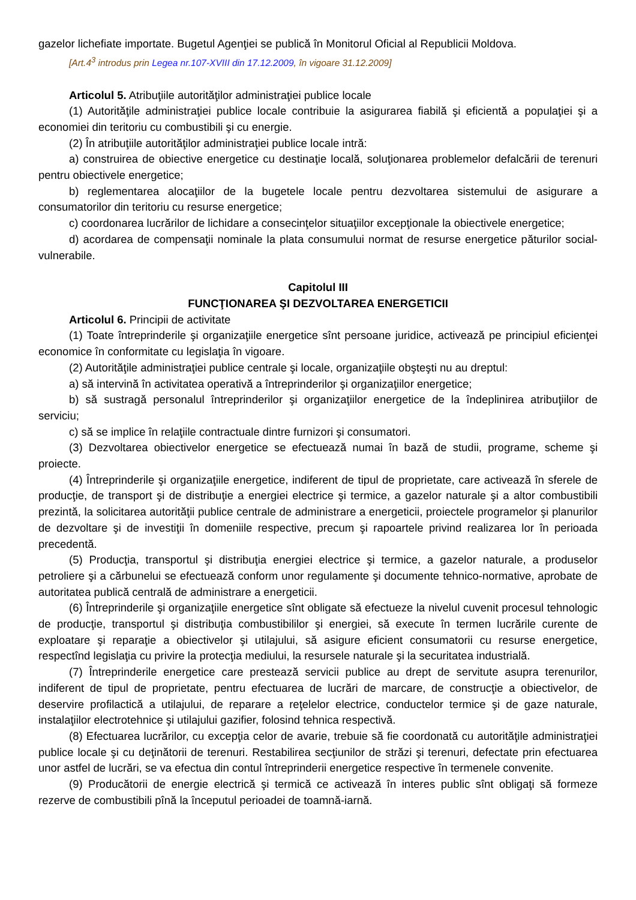gazelor lichefiate importate. Bugetul Agenţiei se publică în Monitorul Oficial al Republicii Moldova.
[Art.4<sup>3</sup> introdus prin Legea nr.107-XVIII din 17.12.2009, în vigoare 31.12.2009]
Articolul 5. Atribuţiile autorităţilor administraţiei publice locale
(1) Autorităţile administraţiei publice locale contribuie la asigurarea fiabilă şi eficientă a populaţiei şi a economiei din teritoriu cu combustibili şi cu energie.
(2) În atribuţiile autorităţilor administraţiei publice locale intră:
a) construirea de obiective energetice cu destinaţie locală, soluţionarea problemelor defalcării de terenuri pentru obiectivele energetice;
b) reglementarea alocaţiilor de la bugetele locale pentru dezvoltarea sistemului de asigurare a consumatorilor din teritoriu cu resurse energetice;
c) coordonarea lucrărilor de lichidare a consecinţelor situaţiilor excepţionale la obiectivele energetice;
d) acordarea de compensaţii nominale la plata consumului normat de resurse energetice păturilor social-vulnerabile.
Capitolul III
FUNCŢIONAREA ŞI DEZVOLTAREA ENERGETICII
Articolul 6. Principii de activitate
(1) Toate întreprinderile şi organizaţiile energetice sînt persoane juridice, activează pe principiul eficienţei economice în conformitate cu legislaţia în vigoare.
(2) Autorităţile administraţiei publice centrale şi locale, organizaţiile obşteşti nu au dreptul:
a) să intervină în activitatea operativă a întreprinderilor şi organizaţiilor energetice;
b) să sustragă personalul întreprinderilor şi organizaţiilor energetice de la îndeplinirea atribuţiilor de serviciu;
c) să se implice în relaţiile contractuale dintre furnizori şi consumatori.
(3) Dezvoltarea obiectivelor energetice se efectuează numai în bază de studii, programe, scheme şi proiecte.
(4) Întreprinderile şi organizaţiile energetice, indiferent de tipul de proprietate, care activează în sferele de producţie, de transport şi de distribuţie a energiei electrice şi termice, a gazelor naturale şi a altor combustibili prezintă, la solicitarea autorităţii publice centrale de administrare a energeticii, proiectele programelor şi planurilor de dezvoltare şi de investiţii în domeniile respective, precum şi rapoartele privind realizarea lor în perioada precedentă.
(5) Producţia, transportul şi distribuţia energiei electrice şi termice, a gazelor naturale, a produselor petroliere şi a cărbunelui se efectuează conform unor regulamente şi documente tehnico-normative, aprobate de autoritatea publică centrală de administrare a energeticii.
(6) Întreprinderile şi organizaţiile energetice sînt obligate să efectueze la nivelul cuvenit procesul tehnologic de producţie, transportul şi distribuţia combustibililor şi energiei, să execute în termen lucrările curente de exploatare şi reparaţie a obiectivelor şi utilajului, să asigure eficient consumatorii cu resurse energetice, respectînd legislaţia cu privire la protecţia mediului, la resursele naturale şi la securitatea industrială.
(7) Întreprinderile energetice care prestează servicii publice au drept de servitute asupra terenurilor, indiferent de tipul de proprietate, pentru efectuarea de lucrări de marcare, de construcţie a obiectivelor, de deservire profilactică a utilajului, de reparare a reţelelor electrice, conductelor termice şi de gaze naturale, instalaţiilor electrotehnice şi utilajului gazifier, folosind tehnica respectivă.
(8) Efectuarea lucrărilor, cu excepţia celor de avarie, trebuie să fie coordonată cu autorităţile administraţiei publice locale şi cu deţinătorii de terenuri. Restabilirea secţiunilor de străzi şi terenuri, defectate prin efectuarea unor astfel de lucrări, se va efectua din contul întreprinderii energetice respective în termenele convenite.
(9) Producătorii de energie electrică şi termică ce activează în interes public sînt obligaţi să formeze rezerve de combustibili pînă la începutul perioadei de toamnă-iarnă.